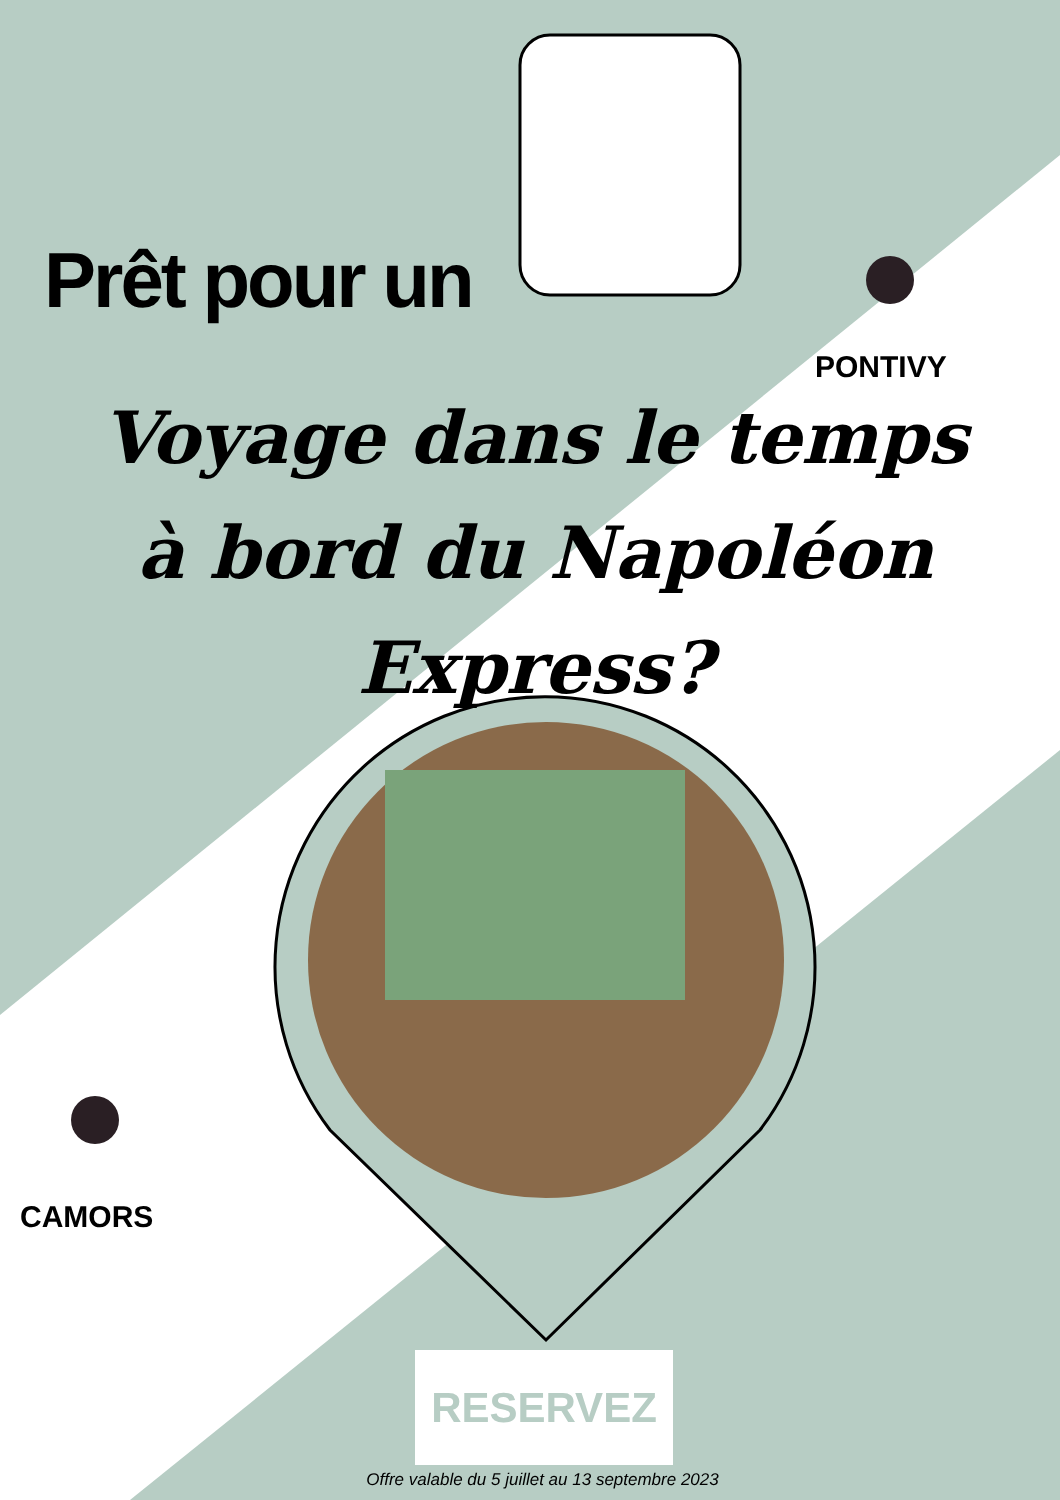Prêt pour un
PONTIVY
Voyage dans le temps
à bord du Napoléon Express?
CAMORS
RESERVEZ
Offre valable du 5 juillet au 13 septembre 2023